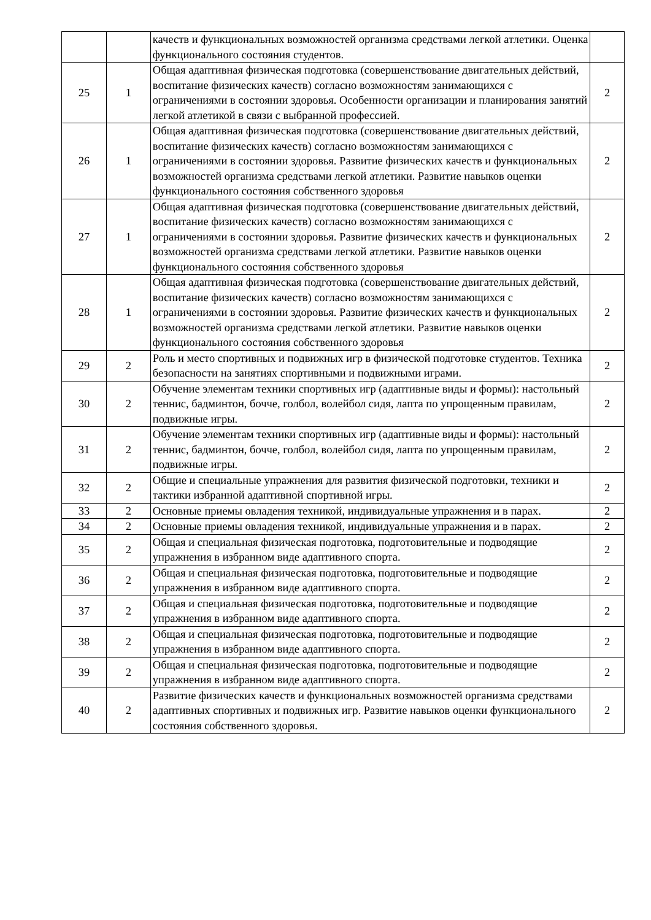| | | качеств и функциональных возможностей организма средствами легкой атлетики. Оценка функционального состояния студентов. | |
| 25 | 1 | Общая адаптивная физическая подготовка (совершенствование двигательных действий, воспитание физических качеств) согласно возможностям занимающихся с ограничениями в состоянии здоровья. Особенности организации и планирования занятий легкой атлетикой в связи с выбранной профессией. | 2 |
| 26 | 1 | Общая адаптивная физическая подготовка (совершенствование двигательных действий, воспитание физических качеств) согласно возможностям занимающихся с ограничениями в состоянии здоровья. Развитие физических качеств и функциональных возможностей организма средствами легкой атлетики. Развитие навыков оценки функционального состояния собственного здоровья | 2 |
| 27 | 1 | Общая адаптивная физическая подготовка (совершенствование двигательных действий, воспитание физических качеств) согласно возможностям занимающихся с ограничениями в состоянии здоровья. Развитие физических качеств и функциональных возможностей организма средствами легкой атлетики. Развитие навыков оценки функционального состояния собственного здоровья | 2 |
| 28 | 1 | Общая адаптивная физическая подготовка (совершенствование двигательных действий, воспитание физических качеств) согласно возможностям занимающихся с ограничениями в состоянии здоровья. Развитие физических качеств и функциональных возможностей организма средствами легкой атлетики. Развитие навыков оценки функционального состояния собственного здоровья | 2 |
| 29 | 2 | Роль и место спортивных и подвижных игр в физической подготовке студентов. Техника безопасности на занятиях спортивными и подвижными играми. | 2 |
| 30 | 2 | Обучение элементам техники спортивных игр (адаптивные виды и формы): настольный теннис, бадминтон, бочче, голбол, волейбол сидя, лапта по упрощенным правилам, подвижные игры. | 2 |
| 31 | 2 | Обучение элементам техники спортивных игр (адаптивные виды и формы): настольный теннис, бадминтон, бочче, голбол, волейбол сидя, лапта по упрощенным правилам, подвижные игры. | 2 |
| 32 | 2 | Общие и специальные упражнения для развития физической подготовки, техники и тактики избранной адаптивной спортивной игры. | 2 |
| 33 | 2 | Основные приемы овладения техникой, индивидуальные упражнения и в парах. | 2 |
| 34 | 2 | Основные приемы овладения техникой, индивидуальные упражнения и в парах. | 2 |
| 35 | 2 | Общая и специальная физическая подготовка, подготовительные и подводящие упражнения в избранном виде адаптивного спорта. | 2 |
| 36 | 2 | Общая и специальная физическая подготовка, подготовительные и подводящие упражнения в избранном виде адаптивного спорта. | 2 |
| 37 | 2 | Общая и специальная физическая подготовка, подготовительные и подводящие упражнения в избранном виде адаптивного спорта. | 2 |
| 38 | 2 | Общая и специальная физическая подготовка, подготовительные и подводящие упражнения в избранном виде адаптивного спорта. | 2 |
| 39 | 2 | Общая и специальная физическая подготовка, подготовительные и подводящие упражнения в избранном виде адаптивного спорта. | 2 |
| 40 | 2 | Развитие физических качеств и функциональных возможностей организма средствами адаптивных спортивных и подвижных игр. Развитие навыков оценки функционального состояния собственного здоровья. | 2 |